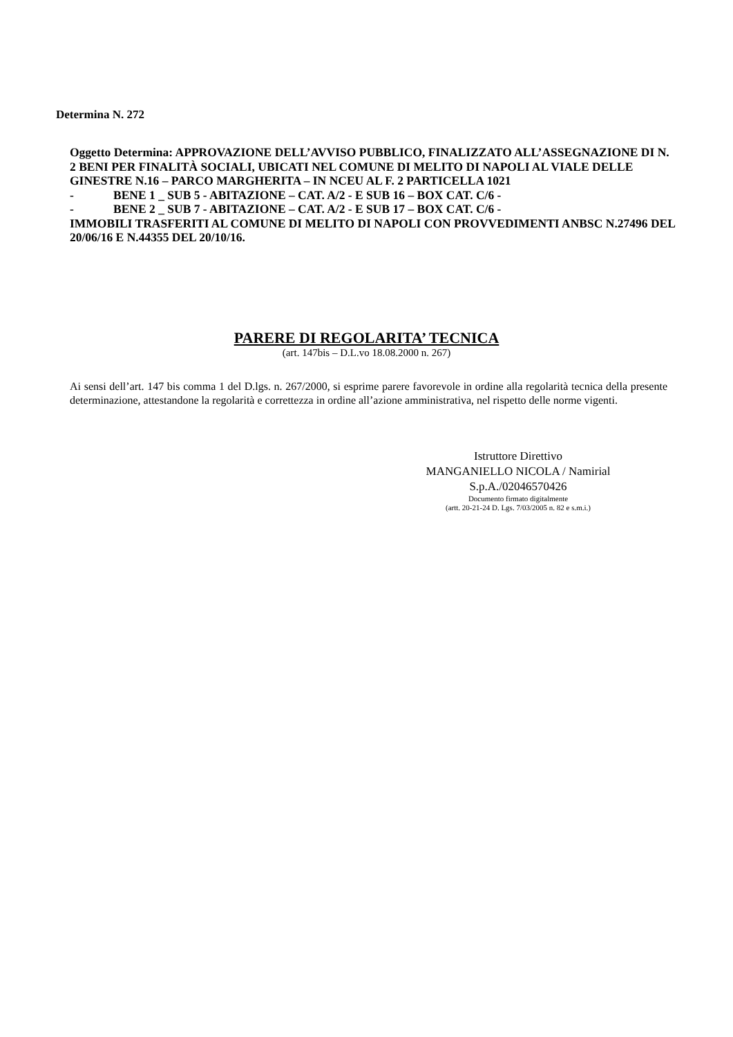Determina N. 272
Oggetto Determina: APPROVAZIONE DELL’AVVISO PUBBLICO, FINALIZZATO ALL’ASSEGNAZIONE DI N. 2 BENI PER FINALITÀ SOCIALI, UBICATI NEL COMUNE DI MELITO DI NAPOLI AL VIALE DELLE GINESTRE N.16 – PARCO MARGHERITA – IN NCEU AL F. 2 PARTICELLA 1021
- BENE 1 _ SUB 5 - ABITAZIONE – CAT. A/2 - E SUB 16 – BOX CAT. C/6 -
- BENE 2 _ SUB 7 - ABITAZIONE – CAT. A/2 - E SUB 17 – BOX CAT. C/6 -
IMMOBILI TRASFERITI AL COMUNE DI MELITO DI NAPOLI CON PROVVEDIMENTI ANBSC N.27496 DEL 20/06/16 E N.44355 DEL 20/10/16.
PARERE DI REGOLARITA’ TECNICA
(art. 147bis – D.L.vo 18.08.2000 n. 267)
Ai sensi dell’art. 147 bis comma 1 del D.lgs. n. 267/2000, si esprime parere favorevole in ordine alla regolarità tecnica della presente determinazione, attestandone la regolarità e correttezza in ordine all’azione amministrativa, nel rispetto delle norme vigenti.
Istruttore Direttivo
MANGANIELLO NICOLA / Namirial
S.p.A./02046570426
Documento firmato digitalmente
(artt. 20-21-24 D. Lgs. 7/03/2005 n. 82 e s.m.i.)